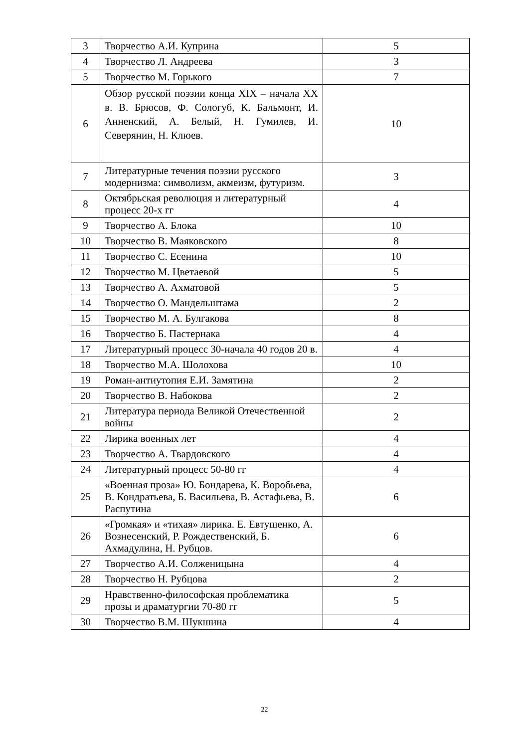| 3 | Творчество А.И. Куприна | 5 |
| 4 | Творчество Л. Андреева | 3 |
| 5 | Творчество М. Горького | 7 |
| 6 | Обзор русской поэзии конца XIX – начала XX в. В. Брюсов, Ф. Сологуб, К. Бальмонт, И. Анненский, А. Белый, Н. Гумилев, И. Северянин, Н. Клюев. | 10 |
| 7 | Литературные течения поэзии русского модернизма: символизм, акмеизм, футуризм. | 3 |
| 8 | Октябрьская революция и литературный процесс 20-х гг | 4 |
| 9 | Творчество А. Блока | 10 |
| 10 | Творчество В. Маяковского | 8 |
| 11 | Творчество С. Есенина | 10 |
| 12 | Творчество М. Цветаевой | 5 |
| 13 | Творчество А. Ахматовой | 5 |
| 14 | Творчество О. Мандельштама | 2 |
| 15 | Творчество М. А. Булгакова | 8 |
| 16 | Творчество Б. Пастернака | 4 |
| 17 | Литературный процесс 30-начала 40 годов 20 в. | 4 |
| 18 | Творчество М.А. Шолохова | 10 |
| 19 | Роман-антиутопия Е.И. Замятина | 2 |
| 20 | Творчество В. Набокова | 2 |
| 21 | Литература периода Великой Отечественной войны | 2 |
| 22 | Лирика военных лет | 4 |
| 23 | Творчество А. Твардовского | 4 |
| 24 | Литературный процесс 50-80 гг | 4 |
| 25 | «Военная проза» Ю. Бондарева, К. Воробьева, В. Кондратьева, Б. Васильева, В. Астафьева, В. Распутина | 6 |
| 26 | «Громкая» и «тихая» лирика. Е. Евтушенко, А. Вознесенский, Р. Рождественский, Б. Ахмадулина, Н. Рубцов. | 6 |
| 27 | Творчество А.И. Солженицына | 4 |
| 28 | Творчество Н. Рубцова | 2 |
| 29 | Нравственно-философская проблематика прозы и драматургии 70-80 гг | 5 |
| 30 | Творчество В.М. Шукшина | 4 |
22